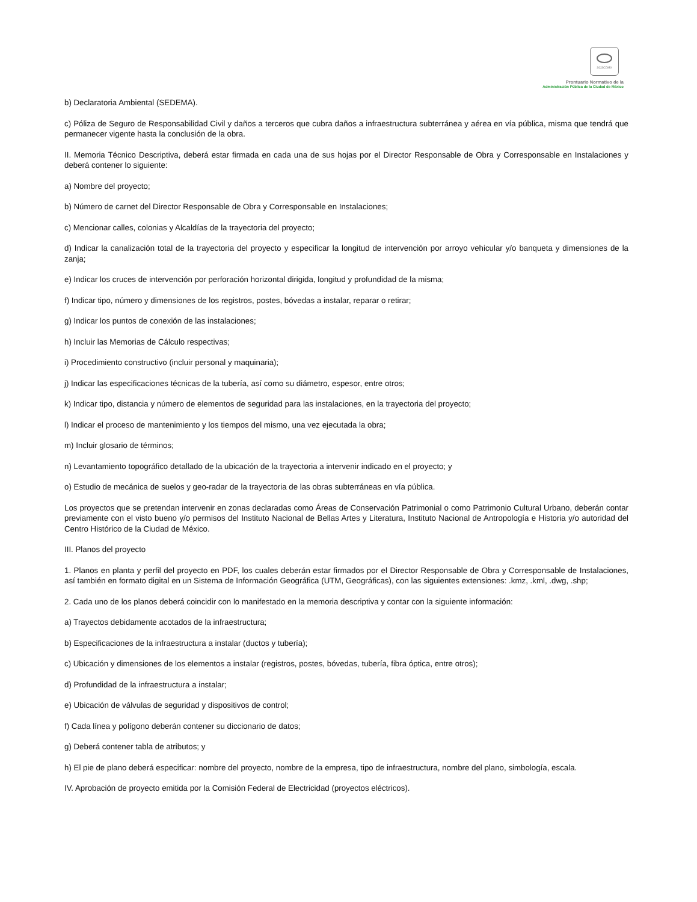SCGCDMX
Prontuario Normativo de la
Administración Pública de la Ciudad de México
b) Declaratoria Ambiental (SEDEMA).
c) Póliza de Seguro de Responsabilidad Civil y daños a terceros que cubra daños a infraestructura subterránea y aérea en vía pública, misma que tendrá que permanecer vigente hasta la conclusión de la obra.
II. Memoria Técnico Descriptiva, deberá estar firmada en cada una de sus hojas por el Director Responsable de Obra y Corresponsable en Instalaciones y deberá contener lo siguiente:
a) Nombre del proyecto;
b) Número de carnet del Director Responsable de Obra y Corresponsable en Instalaciones;
c) Mencionar calles, colonias y Alcaldías de la trayectoria del proyecto;
d) Indicar la canalización total de la trayectoria del proyecto y especificar la longitud de intervención por arroyo vehicular y/o banqueta y dimensiones de la zanja;
e) Indicar los cruces de intervención por perforación horizontal dirigida, longitud y profundidad de la misma;
f) Indicar tipo, número y dimensiones de los registros, postes, bóvedas a instalar, reparar o retirar;
g) Indicar los puntos de conexión de las instalaciones;
h) Incluir las Memorias de Cálculo respectivas;
i) Procedimiento constructivo (incluir personal y maquinaria);
j) Indicar las especificaciones técnicas de la tubería, así como su diámetro, espesor, entre otros;
k) Indicar tipo, distancia y número de elementos de seguridad para las instalaciones, en la trayectoria del proyecto;
l) Indicar el proceso de mantenimiento y los tiempos del mismo, una vez ejecutada la obra;
m) Incluir glosario de términos;
n) Levantamiento topográfico detallado de la ubicación de la trayectoria a intervenir indicado en el proyecto; y
o) Estudio de mecánica de suelos y geo-radar de la trayectoria de las obras subterráneas en vía pública.
Los proyectos que se pretendan intervenir en zonas declaradas como Áreas de Conservación Patrimonial o como Patrimonio Cultural Urbano, deberán contar previamente con el visto bueno y/o permisos del Instituto Nacional de Bellas Artes y Literatura, Instituto Nacional de Antropología e Historia y/o autoridad del Centro Histórico de la Ciudad de México.
III. Planos del proyecto
1. Planos en planta y perfil del proyecto en PDF, los cuales deberán estar firmados por el Director Responsable de Obra y Corresponsable de Instalaciones, así también en formato digital en un Sistema de Información Geográfica (UTM, Geográficas), con las siguientes extensiones: .kmz, .kml, .dwg, .shp;
2. Cada uno de los planos deberá coincidir con lo manifestado en la memoria descriptiva y contar con la siguiente información:
a) Trayectos debidamente acotados de la infraestructura;
b) Especificaciones de la infraestructura a instalar (ductos y tubería);
c) Ubicación y dimensiones de los elementos a instalar (registros, postes, bóvedas, tubería, fibra óptica, entre otros);
d) Profundidad de la infraestructura a instalar;
e) Ubicación de válvulas de seguridad y dispositivos de control;
f) Cada línea y polígono deberán contener su diccionario de datos;
g) Deberá contener tabla de atributos; y
h) El pie de plano deberá especificar: nombre del proyecto, nombre de la empresa, tipo de infraestructura, nombre del plano, simbología, escala.
IV. Aprobación de proyecto emitida por la Comisión Federal de Electricidad (proyectos eléctricos).